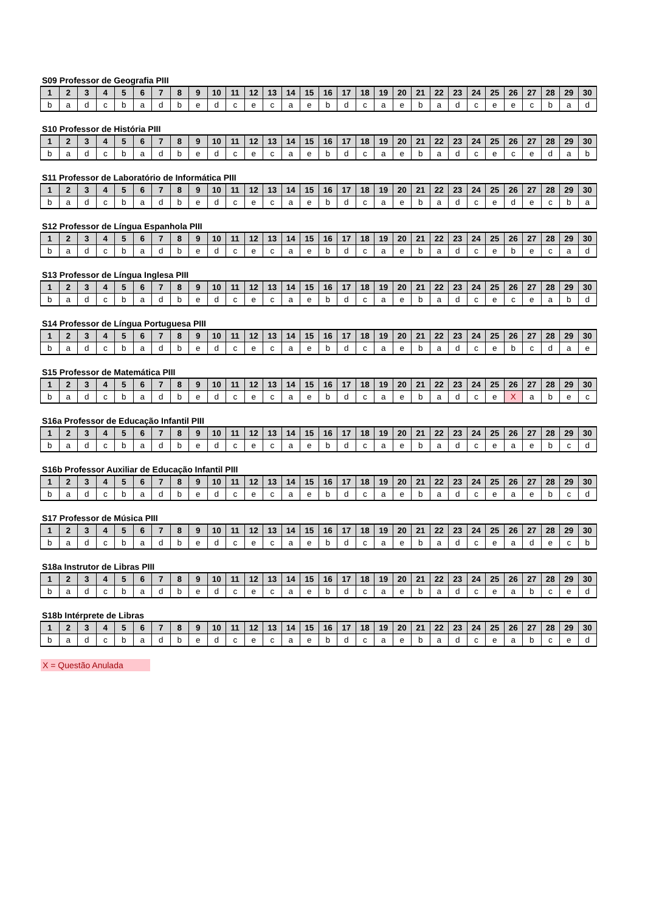S09 Professor de Geografia PIII
| 1 | 2 | 3 | 4 | 5 | 6 | 7 | 8 | 9 | 10 | 11 | 12 | 13 | 14 | 15 | 16 | 17 | 18 | 19 | 20 | 21 | 22 | 23 | 24 | 25 | 26 | 27 | 28 | 29 | 30 |
| --- | --- | --- | --- | --- | --- | --- | --- | --- | --- | --- | --- | --- | --- | --- | --- | --- | --- | --- | --- | --- | --- | --- | --- | --- | --- | --- | --- | --- | --- |
| b | a | d | c | b | a | d | b | e | d | c | e | c | a | e | b | d | c | a | e | b | a | d | c | e | e | c | b | a | d |
S10 Professor de História PIII
| 1 | 2 | 3 | 4 | 5 | 6 | 7 | 8 | 9 | 10 | 11 | 12 | 13 | 14 | 15 | 16 | 17 | 18 | 19 | 20 | 21 | 22 | 23 | 24 | 25 | 26 | 27 | 28 | 29 | 30 |
| --- | --- | --- | --- | --- | --- | --- | --- | --- | --- | --- | --- | --- | --- | --- | --- | --- | --- | --- | --- | --- | --- | --- | --- | --- | --- | --- | --- | --- | --- |
| b | a | d | c | b | a | d | b | e | d | c | e | c | a | e | b | d | c | a | e | b | a | d | c | e | c | e | d | a | b |
S11 Professor de Laboratório de Informática PIII
| 1 | 2 | 3 | 4 | 5 | 6 | 7 | 8 | 9 | 10 | 11 | 12 | 13 | 14 | 15 | 16 | 17 | 18 | 19 | 20 | 21 | 22 | 23 | 24 | 25 | 26 | 27 | 28 | 29 | 30 |
| --- | --- | --- | --- | --- | --- | --- | --- | --- | --- | --- | --- | --- | --- | --- | --- | --- | --- | --- | --- | --- | --- | --- | --- | --- | --- | --- | --- | --- | --- |
| b | a | d | c | b | a | d | b | e | d | c | e | c | a | e | b | d | c | a | e | b | a | d | c | e | d | e | c | b | a |
S12 Professor de Língua Espanhola PIII
| 1 | 2 | 3 | 4 | 5 | 6 | 7 | 8 | 9 | 10 | 11 | 12 | 13 | 14 | 15 | 16 | 17 | 18 | 19 | 20 | 21 | 22 | 23 | 24 | 25 | 26 | 27 | 28 | 29 | 30 |
| --- | --- | --- | --- | --- | --- | --- | --- | --- | --- | --- | --- | --- | --- | --- | --- | --- | --- | --- | --- | --- | --- | --- | --- | --- | --- | --- | --- | --- | --- |
| b | a | d | c | b | a | d | b | e | d | c | e | c | a | e | b | d | c | a | e | b | a | d | c | e | b | e | c | a | d |
S13 Professor de Língua Inglesa PIII
| 1 | 2 | 3 | 4 | 5 | 6 | 7 | 8 | 9 | 10 | 11 | 12 | 13 | 14 | 15 | 16 | 17 | 18 | 19 | 20 | 21 | 22 | 23 | 24 | 25 | 26 | 27 | 28 | 29 | 30 |
| --- | --- | --- | --- | --- | --- | --- | --- | --- | --- | --- | --- | --- | --- | --- | --- | --- | --- | --- | --- | --- | --- | --- | --- | --- | --- | --- | --- | --- | --- |
| b | a | d | c | b | a | d | b | e | d | c | e | c | a | e | b | d | c | a | e | b | a | d | c | e | c | e | a | b | d |
S14 Professor de Língua Portuguesa PIII
| 1 | 2 | 3 | 4 | 5 | 6 | 7 | 8 | 9 | 10 | 11 | 12 | 13 | 14 | 15 | 16 | 17 | 18 | 19 | 20 | 21 | 22 | 23 | 24 | 25 | 26 | 27 | 28 | 29 | 30 |
| --- | --- | --- | --- | --- | --- | --- | --- | --- | --- | --- | --- | --- | --- | --- | --- | --- | --- | --- | --- | --- | --- | --- | --- | --- | --- | --- | --- | --- | --- |
| b | a | d | c | b | a | d | b | e | d | c | e | c | a | e | b | d | c | a | e | b | a | d | c | e | b | c | d | a | e |
S15 Professor de Matemática PIII
| 1 | 2 | 3 | 4 | 5 | 6 | 7 | 8 | 9 | 10 | 11 | 12 | 13 | 14 | 15 | 16 | 17 | 18 | 19 | 20 | 21 | 22 | 23 | 24 | 25 | 26 | 27 | 28 | 29 | 30 |
| --- | --- | --- | --- | --- | --- | --- | --- | --- | --- | --- | --- | --- | --- | --- | --- | --- | --- | --- | --- | --- | --- | --- | --- | --- | --- | --- | --- | --- | --- |
| b | a | d | c | b | a | d | b | e | d | c | e | c | a | e | b | d | c | a | e | b | a | d | c | e | X | a | b | e | c |
S16a Professor de Educação Infantil PIII
| 1 | 2 | 3 | 4 | 5 | 6 | 7 | 8 | 9 | 10 | 11 | 12 | 13 | 14 | 15 | 16 | 17 | 18 | 19 | 20 | 21 | 22 | 23 | 24 | 25 | 26 | 27 | 28 | 29 | 30 |
| --- | --- | --- | --- | --- | --- | --- | --- | --- | --- | --- | --- | --- | --- | --- | --- | --- | --- | --- | --- | --- | --- | --- | --- | --- | --- | --- | --- | --- | --- |
| b | a | d | c | b | a | d | b | e | d | c | e | c | a | e | b | d | c | a | e | b | a | d | c | e | a | e | b | c | d |
S16b Professor Auxiliar de Educação Infantil PIII
| 1 | 2 | 3 | 4 | 5 | 6 | 7 | 8 | 9 | 10 | 11 | 12 | 13 | 14 | 15 | 16 | 17 | 18 | 19 | 20 | 21 | 22 | 23 | 24 | 25 | 26 | 27 | 28 | 29 | 30 |
| --- | --- | --- | --- | --- | --- | --- | --- | --- | --- | --- | --- | --- | --- | --- | --- | --- | --- | --- | --- | --- | --- | --- | --- | --- | --- | --- | --- | --- | --- |
| b | a | d | c | b | a | d | b | e | d | c | e | c | a | e | b | d | c | a | e | b | a | d | c | e | a | e | b | c | d |
S17 Professor de Música PIII
| 1 | 2 | 3 | 4 | 5 | 6 | 7 | 8 | 9 | 10 | 11 | 12 | 13 | 14 | 15 | 16 | 17 | 18 | 19 | 20 | 21 | 22 | 23 | 24 | 25 | 26 | 27 | 28 | 29 | 30 |
| --- | --- | --- | --- | --- | --- | --- | --- | --- | --- | --- | --- | --- | --- | --- | --- | --- | --- | --- | --- | --- | --- | --- | --- | --- | --- | --- | --- | --- | --- |
| b | a | d | c | b | a | d | b | e | d | c | e | c | a | e | b | d | c | a | e | b | a | d | c | e | a | d | e | c | b |
S18a Instrutor de Libras PIII
| 1 | 2 | 3 | 4 | 5 | 6 | 7 | 8 | 9 | 10 | 11 | 12 | 13 | 14 | 15 | 16 | 17 | 18 | 19 | 20 | 21 | 22 | 23 | 24 | 25 | 26 | 27 | 28 | 29 | 30 |
| --- | --- | --- | --- | --- | --- | --- | --- | --- | --- | --- | --- | --- | --- | --- | --- | --- | --- | --- | --- | --- | --- | --- | --- | --- | --- | --- | --- | --- | --- |
| b | a | d | c | b | a | d | b | e | d | c | e | c | a | e | b | d | c | a | e | b | a | d | c | e | a | b | c | e | d |
S18b Intérprete de Libras
| 1 | 2 | 3 | 4 | 5 | 6 | 7 | 8 | 9 | 10 | 11 | 12 | 13 | 14 | 15 | 16 | 17 | 18 | 19 | 20 | 21 | 22 | 23 | 24 | 25 | 26 | 27 | 28 | 29 | 30 |
| --- | --- | --- | --- | --- | --- | --- | --- | --- | --- | --- | --- | --- | --- | --- | --- | --- | --- | --- | --- | --- | --- | --- | --- | --- | --- | --- | --- | --- | --- |
| b | a | d | c | b | a | d | b | e | d | c | e | c | a | e | b | d | c | a | e | b | a | d | c | e | a | b | c | e | d |
X = Questão Anulada